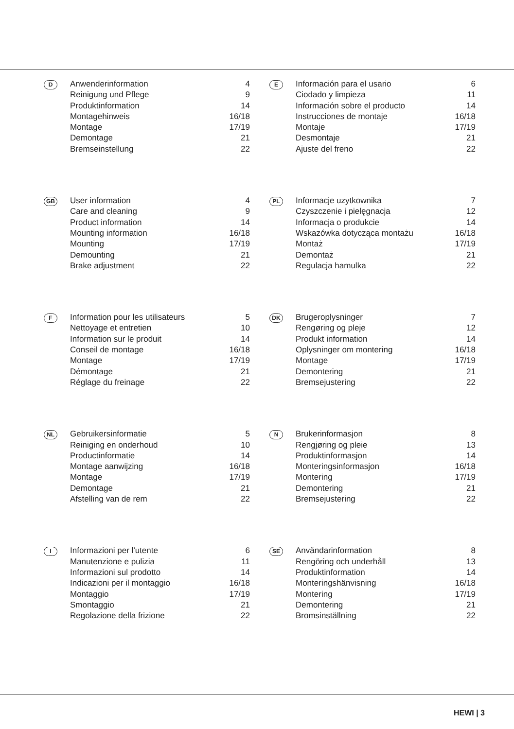| D | Anwenderinformation | 4 |
| | Reinigung und Pflege | 9 |
| | Produktinformation | 14 |
| | Montagehinweis | 16/18 |
| | Montage | 17/19 |
| | Demontage | 21 |
| | Bremseinstellung | 22 |
| E | Información para el usario | 6 |
| | Ciodado y limpieza | 11 |
| | Información sobre el producto | 14 |
| | Instrucciones de montaje | 16/18 |
| | Montaje | 17/19 |
| | Desmontaje | 21 |
| | Ajuste del freno | 22 |
| GB | User information | 4 |
| | Care and cleaning | 9 |
| | Product information | 14 |
| | Mounting information | 16/18 |
| | Mounting | 17/19 |
| | Demounting | 21 |
| | Brake adjustment | 22 |
| PL | Informacje uzytkownika | 7 |
| | Czyszczenie i pielęgnacja | 12 |
| | Informacja o produkcie | 14 |
| | Wskazówka dotycząca montażu | 16/18 |
| | Montaż | 17/19 |
| | Demontaż | 21 |
| | Regulacja hamulka | 22 |
| F | Information pour les utilisateurs | 5 |
| | Nettoyage et entretien | 10 |
| | Information sur le produit | 14 |
| | Conseil de montage | 16/18 |
| | Montage | 17/19 |
| | Démontage | 21 |
| | Réglage du freinage | 22 |
| DK | Brugeroplysninger | 7 |
| | Rengøring og pleje | 12 |
| | Produkt information | 14 |
| | Oplysninger om montering | 16/18 |
| | Montage | 17/19 |
| | Demontering | 21 |
| | Bremsejustering | 22 |
| NL | Gebruikersinformatie | 5 |
| | Reiniging en onderhoud | 10 |
| | Productinformatie | 14 |
| | Montage aanwijzing | 16/18 |
| | Montage | 17/19 |
| | Demontage | 21 |
| | Afstelling van de rem | 22 |
| N | Brukerinformasjon | 8 |
| | Rengjøring og pleie | 13 |
| | Produktinformasjon | 14 |
| | Monteringsinformasjon | 16/18 |
| | Montering | 17/19 |
| | Demontering | 21 |
| | Bremsejustering | 22 |
| I | Informazioni per l'utente | 6 |
| | Manutenzione e pulizia | 11 |
| | Informazioni sul prodotto | 14 |
| | Indicazioni per il montaggio | 16/18 |
| | Montaggio | 17/19 |
| | Smontaggio | 21 |
| | Regolazione della frizione | 22 |
| SE | Användarinformation | 8 |
| | Rengöring och underhåll | 13 |
| | Produktinformation | 14 |
| | Monteringshänvisning | 16/18 |
| | Montering | 17/19 |
| | Demontering | 21 |
| | Bromsinställning | 22 |
HEWI | 3